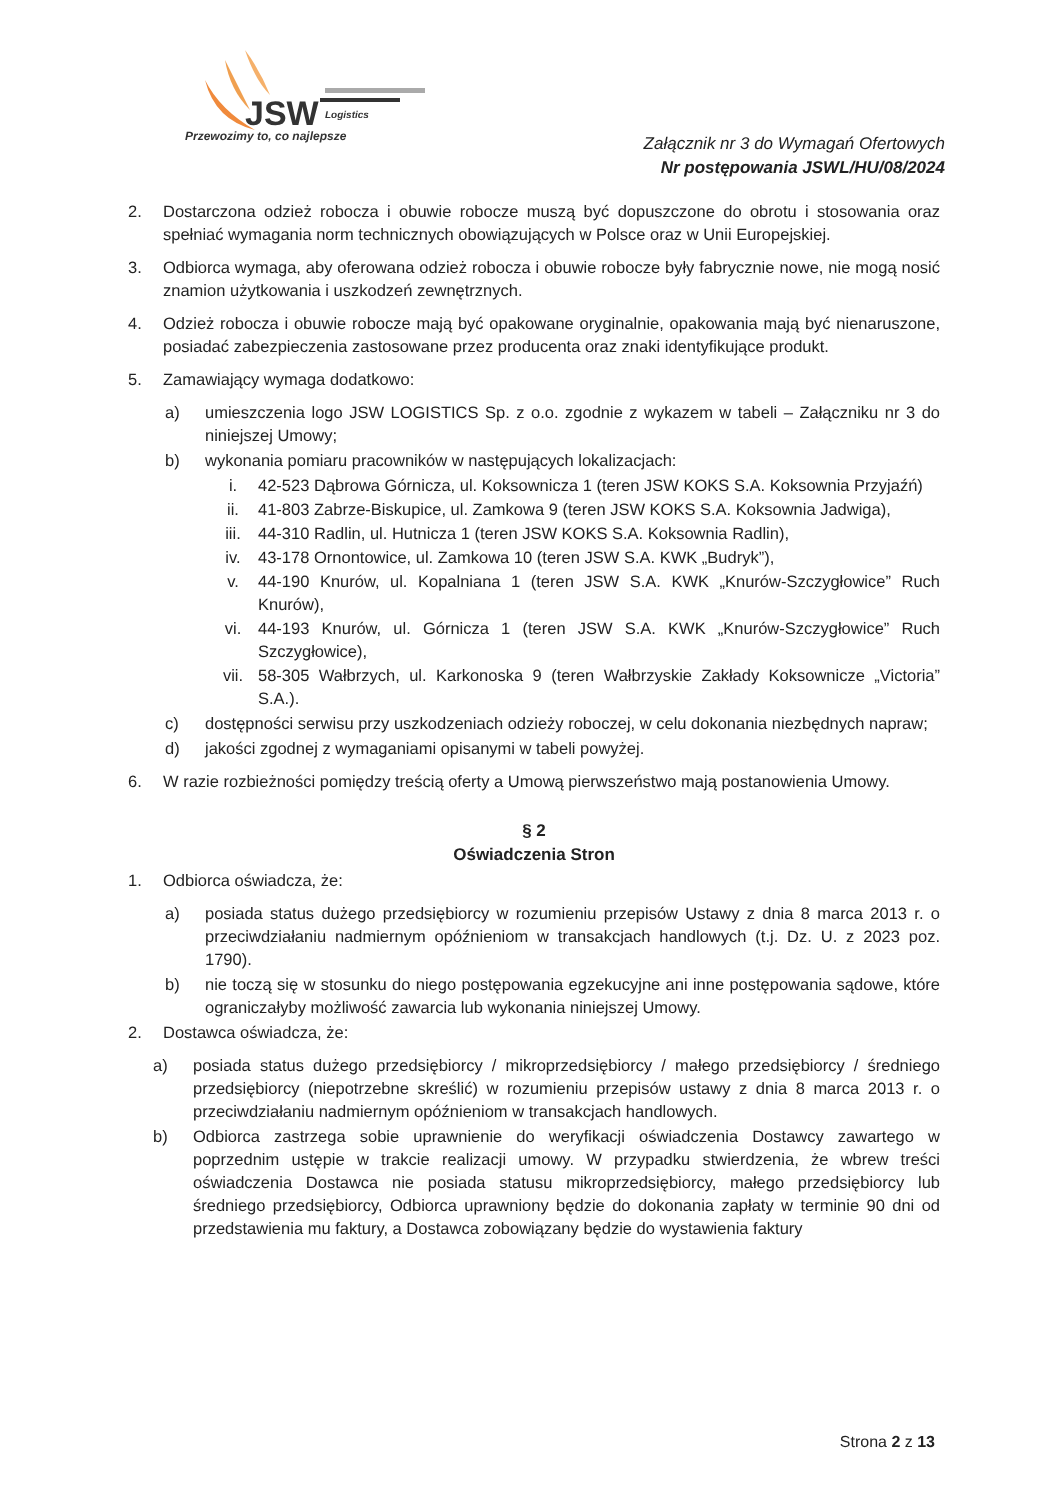JSW
Logistics
Przewozimy to, co najlepsze
Załącznik nr 3 do Wymagań Ofertowych
Nr postępowania JSWL/HU/08/2024
2. Dostarczona odzież robocza i obuwie robocze muszą być dopuszczone do obrotu i stosowania oraz spełniać wymagania norm technicznych obowiązujących w Polsce oraz w Unii Europejskiej.
3. Odbiorca wymaga, aby oferowana odzież robocza i obuwie robocze były fabrycznie nowe, nie mogą nosić znamion użytkowania i uszkodzeń zewnętrznych.
4. Odzież robocza i obuwie robocze mają być opakowane oryginalnie, opakowania mają być nienaruszone, posiadać zabezpieczenia zastosowane przez producenta oraz znaki identyfikujące produkt.
5. Zamawiający wymaga dodatkowo:
a) umieszczenia logo JSW LOGISTICS Sp. z o.o. zgodnie z wykazem w tabeli – Załączniku nr 3 do niniejszej Umowy;
b) wykonania pomiaru pracowników w następujących lokalizacjach:
i. 42-523 Dąbrowa Górnicza, ul. Koksownicza 1 (teren JSW KOKS S.A. Koksownia Przyjaźń)
ii. 41-803 Zabrze-Biskupice, ul. Zamkowa 9 (teren JSW KOKS S.A. Koksownia Jadwiga),
iii. 44-310 Radlin, ul. Hutnicza 1 (teren JSW KOKS S.A. Koksownia Radlin),
iv. 43-178 Ornontowice, ul. Zamkowa 10 (teren JSW S.A. KWK „Budryk”),
v. 44-190 Knurów, ul. Kopalniana 1 (teren JSW S.A. KWK „Knurów-Szczygłowice” Ruch Knurów),
vi. 44-193 Knurów, ul. Górnicza 1 (teren JSW S.A. KWK „Knurów-Szczygłowice” Ruch Szczygłowice),
vii. 58-305 Wałbrzych, ul. Karkonoska 9 (teren Wałbrzyskie Zakłady Koksownicze „Victoria” S.A.).
c) dostępności serwisu przy uszkodzeniach odzieży roboczej, w celu dokonania niezbędnych napraw;
d) jakości zgodnej z wymaganiami opisanymi w tabeli powyżej.
6. W razie rozbieżności pomiędzy treścią oferty a Umową pierwszeństwo mają postanowienia Umowy.
§ 2
Oświadczenia Stron
1. Odbiorca oświadcza, że:
a) posiada status dużego przedsiębiorcy w rozumieniu przepisów Ustawy z dnia 8 marca 2013 r. o przeciwdziałaniu nadmiernym opóźnieniom w transakcjach handlowych (t.j. Dz. U. z 2023 poz. 1790).
b) nie toczą się w stosunku do niego postępowania egzekucyjne ani inne postępowania sądowe, które ograniczałyby możliwość zawarcia lub wykonania niniejszej Umowy.
2. Dostawca oświadcza, że:
a) posiada status dużego przedsiębiorcy / mikroprzedsiębiorcy / małego przedsiębiorcy / średniego przedsiębiorcy (niepotrzebne skreślić) w rozumieniu przepisów ustawy z dnia 8 marca 2013 r. o przeciwdziałaniu nadmiernym opóźnieniom w transakcjach handlowych.
b) Odbiorca zastrzega sobie uprawnienie do weryfikacji oświadczenia Dostawcy zawartego w poprzednim ustępie w trakcie realizacji umowy. W przypadku stwierdzenia, że wbrew treści oświadczenia Dostawca nie posiada statusu mikroprzedsiębiorcy, małego przedsiębiorcy lub średniego przedsiębiorcy, Odbiorca uprawniony będzie do dokonania zapłaty w terminie 90 dni od przedstawienia mu faktury, a Dostawca zobowiązany będzie do wystawienia faktury
Strona 2 z 13